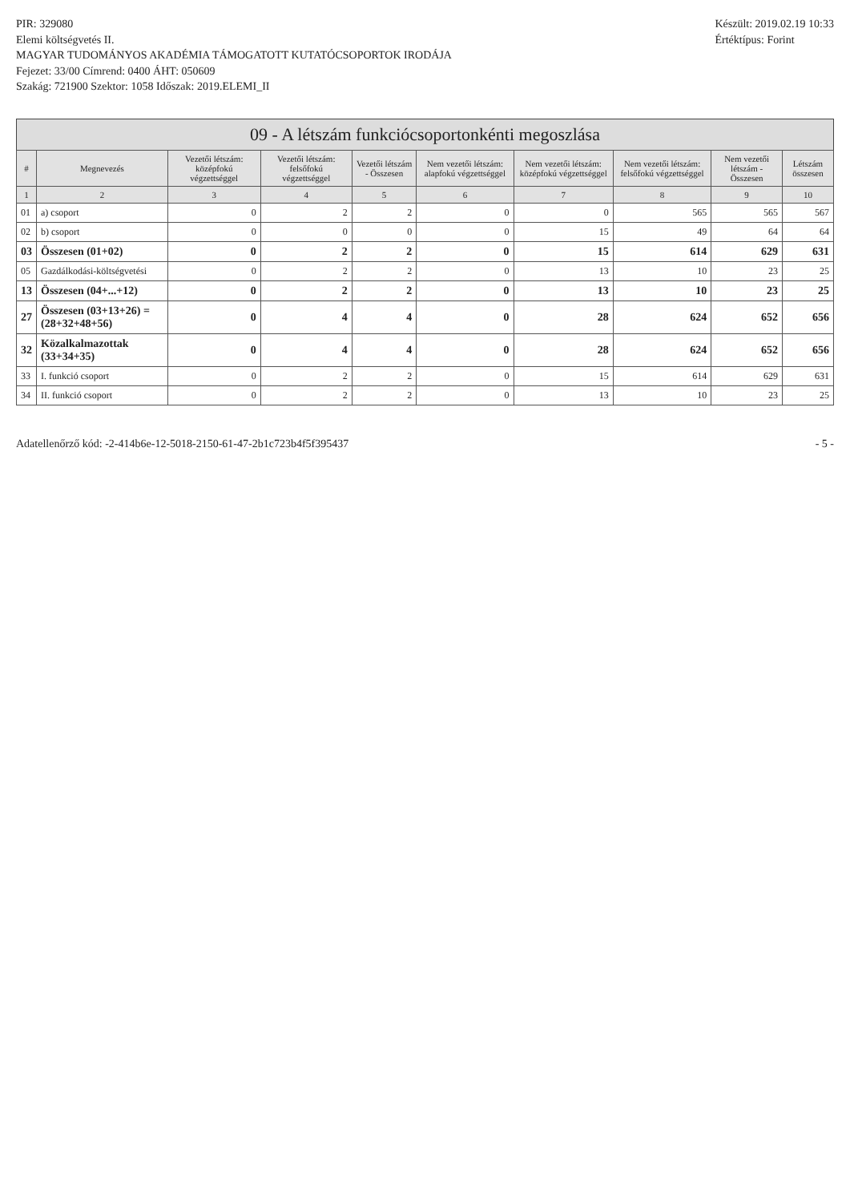PIR: 329080
Elemi költségvetés II.
MAGYAR TUDOMÁNYOS AKADÉMIA TÁMOGATOTT KUTATÓCSOPORTOK IRODÁJA
Fejezet: 33/00 Címrend: 0400 ÁHT: 050609
Szakág: 721900 Szektor: 1058 Időszak: 2019.ELEMI_II
Készült: 2019.02.19 10:33
Értéktípus: Forint
09 - A létszám funkciócsoportonkénti megoszlása
| # | Megnevezés | Vezetői létszám: középfokú végzettséggel | Vezetői létszám: felsőfokú végzettséggel | Vezetői létszám - Összesen | Nem vezetői létszám: alapfokú végzettséggel | Nem vezetői létszám: középfokú végzettséggel | Nem vezetői létszám: felsőfokú végzettséggel | Nem vezetői létszám - Összesen | Létszám összesen |
| --- | --- | --- | --- | --- | --- | --- | --- | --- | --- |
| 1 | 2 | 3 | 4 | 5 | 6 | 7 | 8 | 9 | 10 |
| 01 | a) csoport | 0 | 2 | 2 | 0 | 0 | 565 | 565 | 567 |
| 02 | b) csoport | 0 | 0 | 0 | 0 | 15 | 49 | 64 | 64 |
| 03 | Összesen (01+02) | 0 | 2 | 2 | 0 | 15 | 614 | 629 | 631 |
| 05 | Gazdálkodási-költségvetési | 0 | 2 | 2 | 0 | 13 | 10 | 23 | 25 |
| 13 | Összesen (04+...+12) | 0 | 2 | 2 | 0 | 13 | 10 | 23 | 25 |
| 27 | Összesen (03+13+26) = (28+32+48+56) | 0 | 4 | 4 | 0 | 28 | 624 | 652 | 656 |
| 32 | Közalkalmazottak (33+34+35) | 0 | 4 | 4 | 0 | 28 | 624 | 652 | 656 |
| 33 | I. funkció csoport | 0 | 2 | 2 | 0 | 15 | 614 | 629 | 631 |
| 34 | II. funkció csoport | 0 | 2 | 2 | 0 | 13 | 10 | 23 | 25 |
Adatellenőrző kód: -2-414b6e-12-5018-2150-61-47-2b1c723b4f5f395437 - 5 -